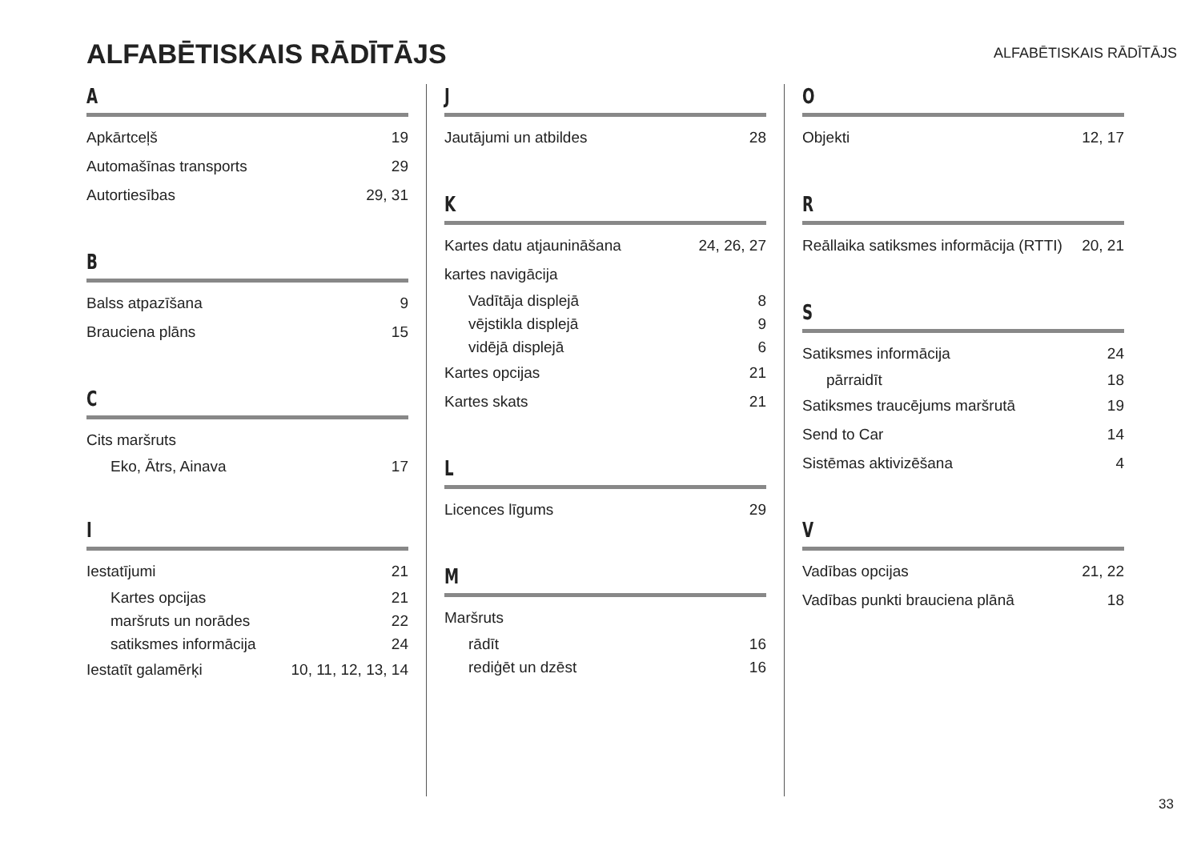ALFABĒTISKAIS RĀDĪTĀJS
ALFABĒTISKAIS RĀDĪTĀJS
A
Apkārtceļš 19
Automašīnas transports 29
Autortiesības 29, 31
B
Balss atpazīšana 9
Brauciena plāns 15
C
Cits maršruts
Eko, Ātrs, Ainava 17
I
Iestatījumi 21
Kartes opcijas 21
maršruts un norādes 22
satiksmes informācija 24
Iestatīt galamērķi 10, 11, 12, 13, 14
J
Jautājumi un atbildes 28
K
Kartes datu atjaunināšana 24, 26, 27
kartes navigācija
Vadītāja displejā 8
vējstikla displejā 9
vidējā displejā 6
Kartes opcijas 21
Kartes skats 21
L
Licences līgums 29
M
Maršruts
rādīt 16
rediģēt un dzēst 16
O
Objekti 12, 17
R
Reāllaika satiksmes informācija (RTTI) 20, 21
S
Satiksmes informācija 24
pārraidīt 18
Satiksmes traucējums maršrutā 19
Send to Car 14
Sistēmas aktivizēšana 4
V
Vadības opcijas 21, 22
Vadības punkti brauciena plānā 18
33